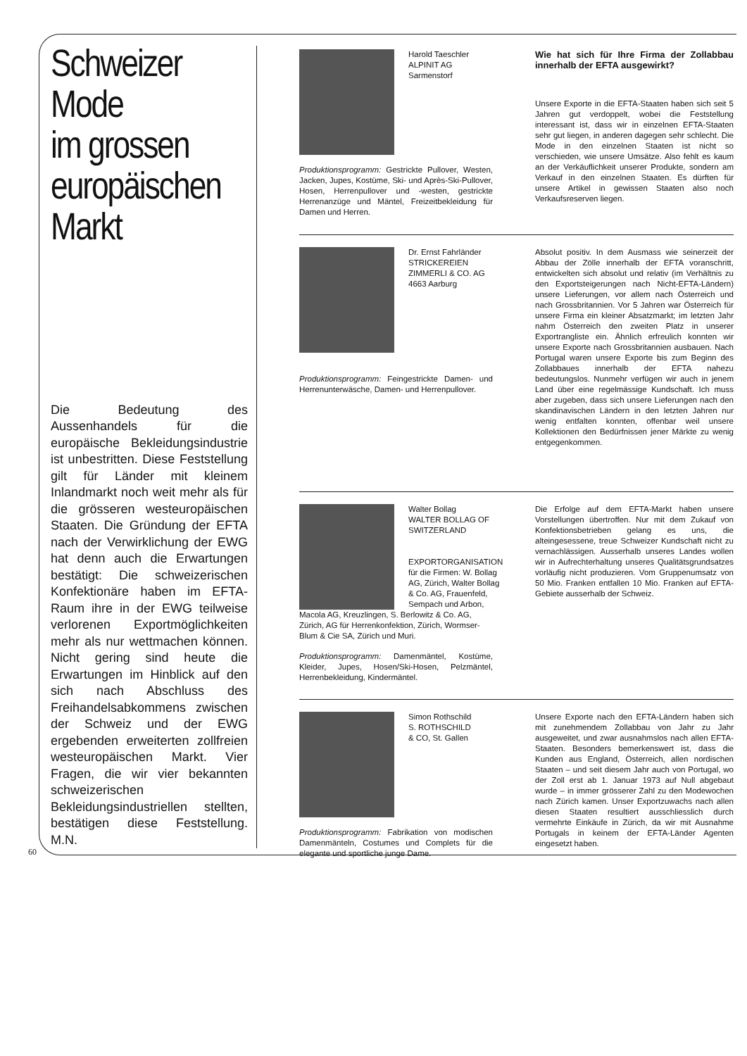Schweizer
Mode
im grossen
europäischen
Markt
Die Bedeutung des Aussenhandels für die europäische Bekleidungsindustrie ist unbestritten. Diese Feststellung gilt für Länder mit kleinem Inlandmarkt noch weit mehr als für die grösseren westeuropäischen Staaten. Die Gründung der EFTA nach der Verwirklichung der EWG hat denn auch die Erwartungen bestätigt: Die schweizerischen Konfektionäre haben im EFTA-Raum ihre in der EWG teilweise verlorenen Exportmöglichkeiten mehr als nur wettmachen können. Nicht gering sind heute die Erwartungen im Hinblick auf den sich nach Abschluss des Freihandelsabkommens zwischen der Schweiz und der EWG ergebenden erweiterten zollfreien westeuropäischen Markt. Vier Fragen, die wir vier bekannten schweizerischen Bekleidungsindustriellen stellten, bestätigen diese Feststellung. M.N.
Harold Taeschler
ALPINIT AG
Sarmenstorf
Produktionsprogramm: Gestrickte Pullover, Westen, Jacken, Jupes, Kostüme, Ski- und Après-Ski-Pullover, Hosen, Herrenpullover und -westen, gestrickte Herrenanzüge und Mäntel, Freizeitbekleidung für Damen und Herren.
Wie hat sich für Ihre Firma der Zollabbau innerhalb der EFTA ausgewirkt?
Unsere Exporte in die EFTA-Staaten haben sich seit 5 Jahren gut verdoppelt, wobei die Feststellung interessant ist, dass wir in einzelnen EFTA-Staaten sehr gut liegen, in anderen dagegen sehr schlecht. Die Mode in den einzelnen Staaten ist nicht so verschieden, wie unsere Umsätze. Also fehlt es kaum an der Verkäuflichkeit unserer Produkte, sondern am Verkauf in den einzelnen Staaten. Es dürften für unsere Artikel in gewissen Staaten also noch Verkaufsreserven liegen.
Dr. Ernst Fahrländer
STRICKEREIEN
ZIMMERLI & CO. AG
4663 Aarburg
Produktionsprogramm: Feingestrickte Damen- und Herrenunterwäsche, Damen- und Herrenpullover.
Absolut positiv. In dem Ausmass wie seinerzeit der Abbau der Zölle innerhalb der EFTA voranschritt, entwickelten sich absolut und relativ (im Verhältnis zu den Exportsteigerungen nach Nicht-EFTA-Ländern) unsere Lieferungen, vor allem nach Österreich und nach Grossbritannien. Vor 5 Jahren war Österreich für unsere Firma ein kleiner Absatzmarkt; im letzten Jahr nahm Österreich den zweiten Platz in unserer Exportrangliste ein. Ähnlich erfreulich konnten wir unsere Exporte nach Grossbritannien ausbauen. Nach Portugal waren unsere Exporte bis zum Beginn des Zollabbaues innerhalb der EFTA nahezu bedeutungslos. Nunmehr verfügen wir auch in jenem Land über eine regelmässige Kundschaft. Ich muss aber zugeben, dass sich unsere Lieferungen nach den skandinavischen Ländern in den letzten Jahren nur wenig entfalten konnten, offenbar weil unsere Kollektionen den Bedürfnissen jener Märkte zu wenig entgegenkommen.
Walter Bollag
WALTER BOLLAG OF SWITZERLAND
EXPORTORGANISATION für die Firmen: W. Bollag AG, Zürich, Walter Bollag & Co. AG, Frauenfeld, Sempach und Arbon,
Macola AG, Kreuzlingen, S. Berlowitz & Co. AG, Zürich, AG für Herrenkonfektion, Zürich, Wormser-Blum & Cie SA, Zürich und Muri.
Produktionsprogramm: Damenmäntel, Kostüme, Kleider, Jupes, Hosen/Ski-Hosen, Pelzmäntel, Herrenbekleidung, Kindermäntel.
Die Erfolge auf dem EFTA-Markt haben unsere Vorstellungen übertroffen. Nur mit dem Zukauf von Konfektionsbetrieben gelang es uns, die alteingesessene, treue Schweizer Kundschaft nicht zu vernachlässigen. Ausserhalb unseres Landes wollen wir in Aufrechterhaltung unseres Qualitätsgrundsatzes vorläufig nicht produzieren. Vom Gruppenumsatz von 50 Mio. Franken entfallen 10 Mio. Franken auf EFTA-Gebiete ausserhalb der Schweiz.
Simon Rothschild
S. ROTHSCHILD
& CO, St. Gallen
Produktionsprogramm: Fabrikation von modischen Damenmänteln, Costumes und Complets für die elegante und sportliche junge Dame.
Unsere Exporte nach den EFTA-Ländern haben sich mit zunehmendem Zollabbau von Jahr zu Jahr ausgeweitet, und zwar ausnahmslos nach allen EFTA-Staaten. Besonders bemerkenswert ist, dass die Kunden aus England, Österreich, allen nordischen Staaten – und seit diesem Jahr auch von Portugal, wo der Zoll erst ab 1. Januar 1973 auf Null abgebaut wurde – in immer grösserer Zahl zu den Modewochen nach Zürich kamen. Unser Exportzuwachs nach allen diesen Staaten resultiert ausschliesslich durch vermehrte Einkäufe in Zürich, da wir mit Ausnahme Portugals in keinem der EFTA-Länder Agenten eingesetzt haben.
60